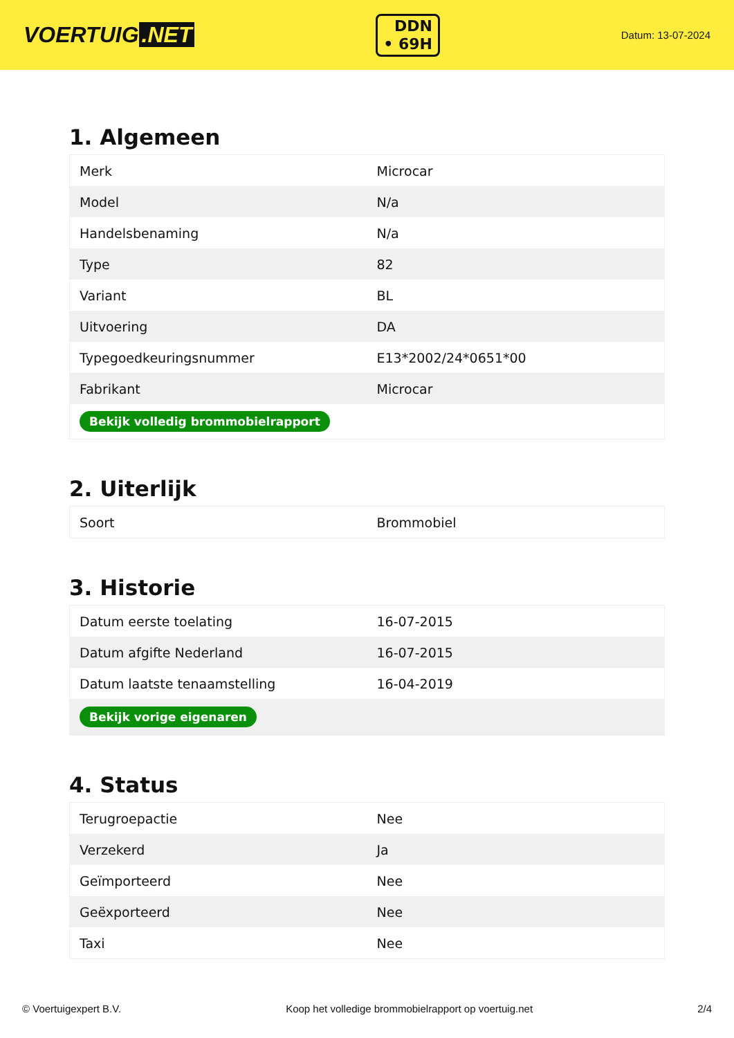VOERTUIG.NET
DDN
• 69H
Datum: 13-07-2024
1. Algemeen
| Merk | Microcar |
| Model | N/a |
| Handelsbenaming | N/a |
| Type | 82 |
| Variant | BL |
| Uitvoering | DA |
| Typegoedkeuringsnummer | E13*2002/24*0651*00 |
| Fabrikant | Microcar |
| Bekijk volledig brommobielrapport | |
2. Uiterlijk
| Soort | Brommobiel |
3. Historie
| Datum eerste toelating | 16-07-2015 |
| Datum afgifte Nederland | 16-07-2015 |
| Datum laatste tenaamstelling | 16-04-2019 |
| Bekijk vorige eigenaren | |
4. Status
| Terugroepactie | Nee |
| Verzekerd | Ja |
| Geïmporteerd | Nee |
| Geëxporteerd | Nee |
| Taxi | Nee |
© Voertuigexpert B.V. Koop het volledige brommobielrapport op voertuig.net 2/4